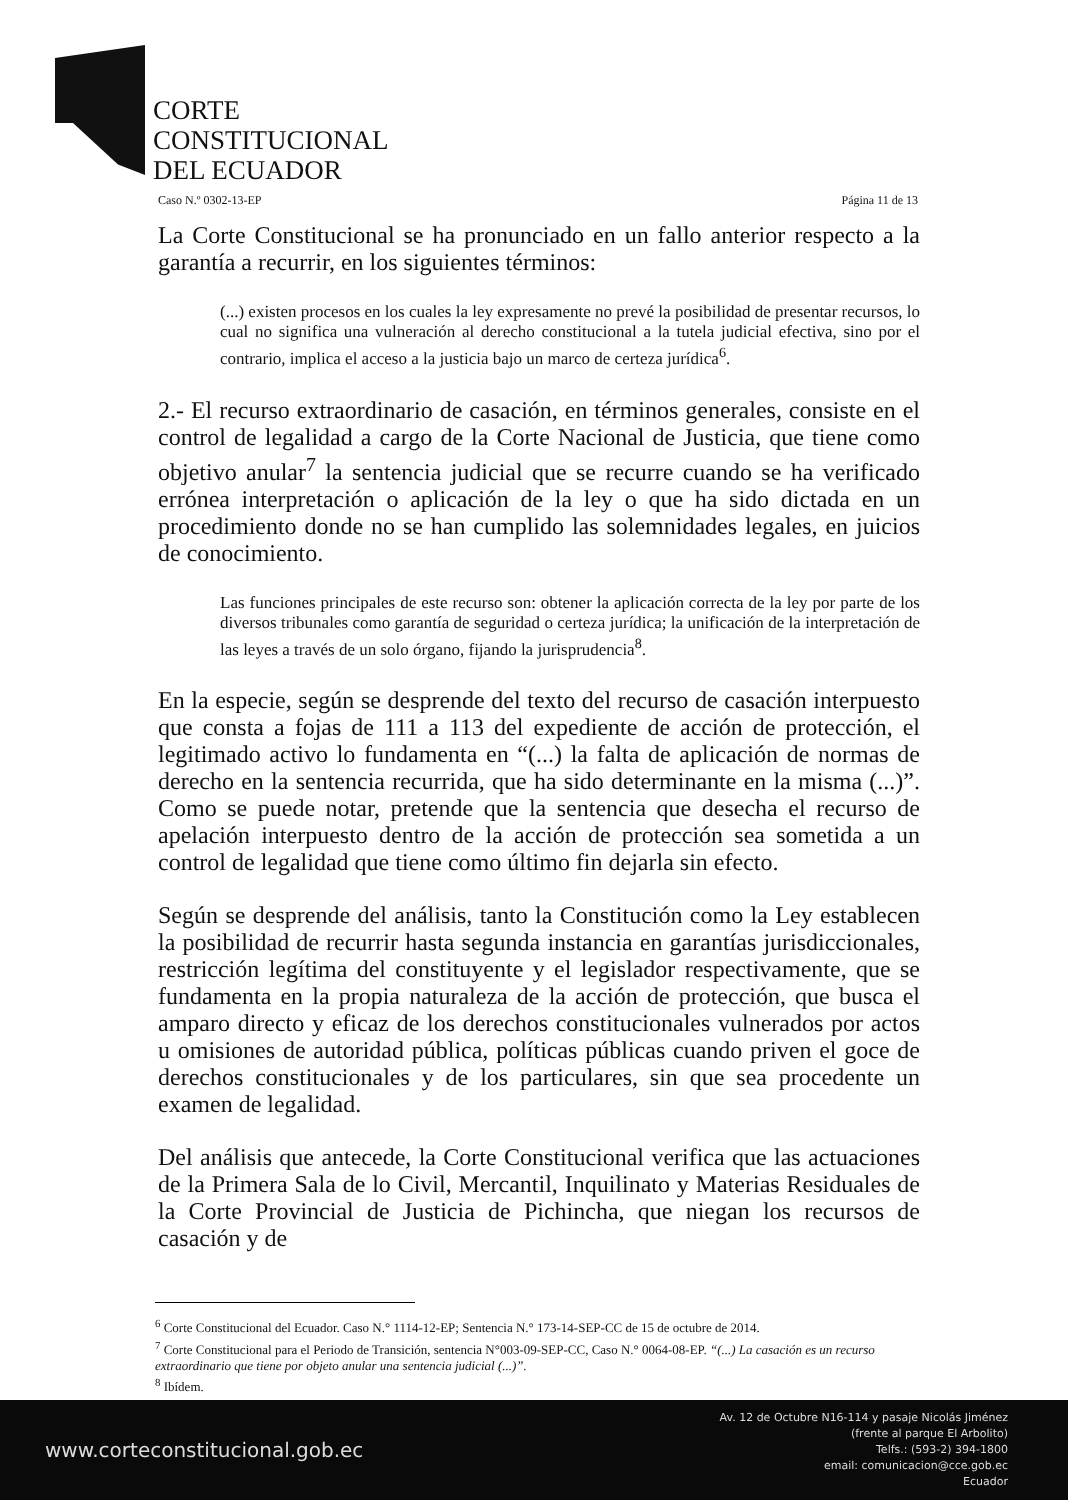CORTE
CONSTITUCIONAL
DEL ECUADOR
Caso N.º 0302-13-EP Página 11 de 13
La Corte Constitucional se ha pronunciado en un fallo anterior respecto a la garantía a recurrir, en los siguientes términos:
(...) existen procesos en los cuales la ley expresamente no prevé la posibilidad de presentar recursos, lo cual no significa una vulneración al derecho constitucional a la tutela judicial efectiva, sino por el contrario, implica el acceso a la justicia bajo un marco de certeza jurídica<sup>6</sup>.
2.- El recurso extraordinario de casación, en términos generales, consiste en el control de legalidad a cargo de la Corte Nacional de Justicia, que tiene como objetivo anular<sup>7</sup> la sentencia judicial que se recurre cuando se ha verificado errónea interpretación o aplicación de la ley o que ha sido dictada en un procedimiento donde no se han cumplido las solemnidades legales, en juicios de conocimiento.
Las funciones principales de este recurso son: obtener la aplicación correcta de la ley por parte de los diversos tribunales como garantía de seguridad o certeza jurídica; la unificación de la interpretación de las leyes a través de un solo órgano, fijando la jurisprudencia<sup>8</sup>.
En la especie, según se desprende del texto del recurso de casación interpuesto que consta a fojas de 111 a 113 del expediente de acción de protección, el legitimado activo lo fundamenta en “(...) la falta de aplicación de normas de derecho en la sentencia recurrida, que ha sido determinante en la misma (...)”. Como se puede notar, pretende que la sentencia que desecha el recurso de apelación interpuesto dentro de la acción de protección sea sometida a un control de legalidad que tiene como último fin dejarla sin efecto.
Según se desprende del análisis, tanto la Constitución como la Ley establecen la posibilidad de recurrir hasta segunda instancia en garantías jurisdiccionales, restricción legítima del constituyente y el legislador respectivamente, que se fundamenta en la propia naturaleza de la acción de protección, que busca el amparo directo y eficaz de los derechos constitucionales vulnerados por actos u omisiones de autoridad pública, políticas públicas cuando priven el goce de derechos constitucionales y de los particulares, sin que sea procedente un examen de legalidad.
Del análisis que antecede, la Corte Constitucional verifica que las actuaciones de la Primera Sala de lo Civil, Mercantil, Inquilinato y Materias Residuales de la Corte Provincial de Justicia de Pichincha, que niegan los recursos de casación y de
<sup>6</sup> Corte Constitucional del Ecuador. Caso N.° 1114-12-EP; Sentencia N.° 173-14-SEP-CC de 15 de octubre de 2014.
<sup>7</sup> Corte Constitucional para el Periodo de Transición, sentencia N°003-09-SEP-CC, Caso N.° 0064-08-EP. “(...) La casación es un recurso extraordinario que tiene por objeto anular una sentencia judicial (...)”.
<sup>8</sup> Ibídem.
www.corteconstitucional.gob.ec
Av. 12 de Octubre N16-114 y pasaje Nicolás Jiménez
(frente al parque El Arbolito)
Telfs.: (593-2) 394-1800
email: comunicacion@cce.gob.ec
Ecuador